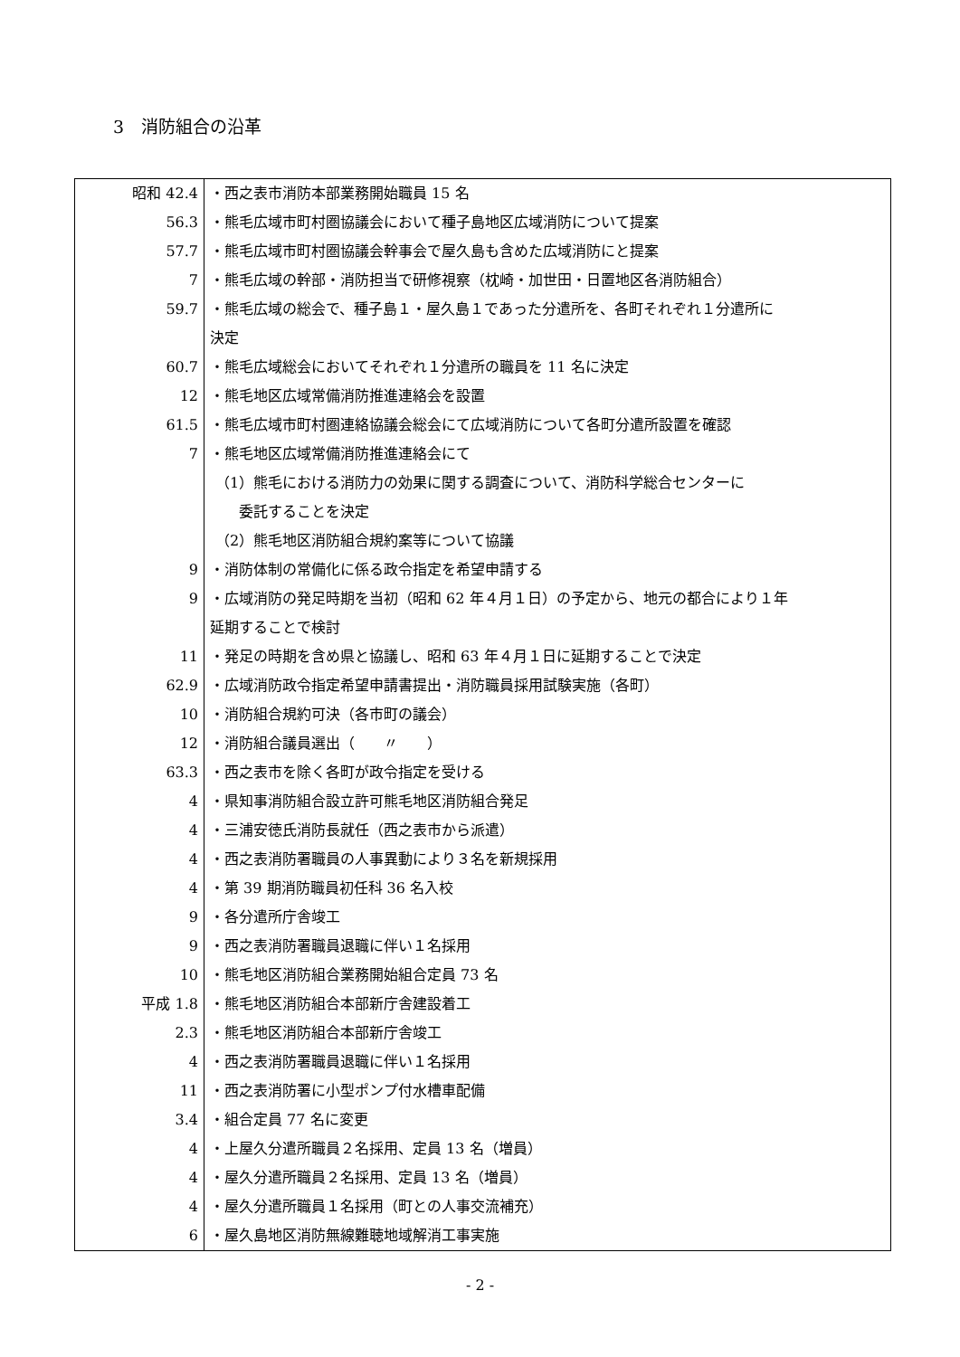3　消防組合の沿革
| 昭和 42.4 | ・西之表市消防本部業務開始職員 15 名 |
| 56.3 | ・熊毛広域市町村圏協議会において種子島地区広域消防について提案 |
| 57.7 | ・熊毛広域市町村圏協議会幹事会で屋久島も含めた広域消防にと提案 |
| 7 | ・熊毛広域の幹部・消防担当で研修視察（枕崎・加世田・日置地区各消防組合） |
| 59.7 | ・熊毛広域の総会で、種子島１・屋久島１であった分遣所を、各町それぞれ１分遣所に |
| | 決定 |
| 60.7 | ・熊毛広域総会においてそれぞれ１分遣所の職員を 11 名に決定 |
| 12 | ・熊毛地区広域常備消防推進連絡会を設置 |
| 61.5 | ・熊毛広域市町村圏連絡協議会総会にて広域消防について各町分遣所設置を確認 |
| 7 | ・熊毛地区広域常備消防推進連絡会にて |
| | （1）熊毛における消防力の効果に関する調査について、消防科学総合センターに |
| | 委託することを決定 |
| | （2）熊毛地区消防組合規約案等について協議 |
| 9 | ・消防体制の常備化に係る政令指定を希望申請する |
| 9 | ・広域消防の発足時期を当初（昭和 62 年４月１日）の予定から、地元の都合により１年 |
| | 延期することで検討 |
| 11 | ・発足の時期を含め県と協議し、昭和 63 年４月１日に延期することで決定 |
| 62.9 | ・広域消防政令指定希望申請書提出・消防職員採用試験実施（各町） |
| 10 | ・消防組合規約可決（各市町の議会） |
| 12 | ・消防組合議員選出（ 〃 ） |
| 63.3 | ・西之表市を除く各町が政令指定を受ける |
| 4 | ・県知事消防組合設立許可熊毛地区消防組合発足 |
| 4 | ・三浦安徳氏消防長就任（西之表市から派遣） |
| 4 | ・西之表消防署職員の人事異動により３名を新規採用 |
| 4 | ・第 39 期消防職員初任科 36 名入校 |
| 9 | ・各分遣所庁舎竣工 |
| 9 | ・西之表消防署職員退職に伴い１名採用 |
| 10 | ・熊毛地区消防組合業務開始組合定員 73 名 |
| 平成 1.8 | ・熊毛地区消防組合本部新庁舎建設着工 |
| 2.3 | ・熊毛地区消防組合本部新庁舎竣工 |
| 4 | ・西之表消防署職員退職に伴い１名採用 |
| 11 | ・西之表消防署に小型ポンプ付水槽車配備 |
| 3.4 | ・組合定員 77 名に変更 |
| 4 | ・上屋久分遣所職員２名採用、定員 13 名（増員） |
| 4 | ・屋久分遣所職員２名採用、定員 13 名（増員） |
| 4 | ・屋久分遣所職員１名採用（町との人事交流補充） |
| 6 | ・屋久島地区消防無線難聴地域解消工事実施 |
- 2 -